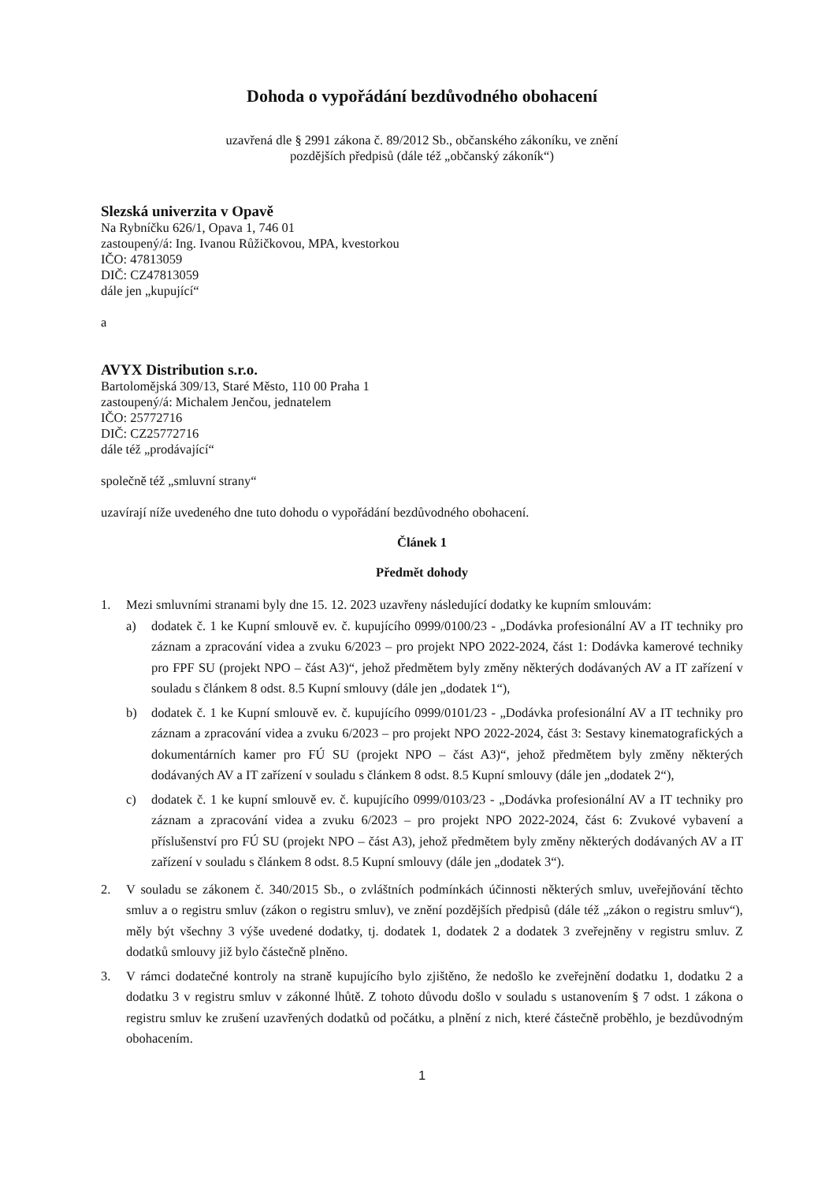Dohoda o vypořádání bezdůvodného obohacení
uzavřená dle § 2991 zákona č. 89/2012 Sb., občanského zákoníku, ve znění
pozdějších předpisů (dále též „občanský zákoník“)
Slezská univerzita v Opavě
Na Rybníčku 626/1, Opava 1, 746 01
zastoupený/á: Ing. Ivanou Růžičkovou, MPA, kvestorkou
IČO: 47813059
DIČ: CZ47813059
dále jen „kupující“
a
AVYX Distribution s.r.o.
Bartolomějská 309/13, Staré Město, 110 00 Praha 1
zastoupený/á: Michalem Jenčou, jednatelem
IČO: 25772716
DIČ: CZ25772716
dále též „prodávající“
společně též „smluvní strany“
uzavírají níže uvedeného dne tuto dohodu o vypořádání bezdůvodného obohacení.
Článek 1
Předmět dohody
1. Mezi smluvními stranami byly dne 15. 12. 2023 uzavřeny následující dodatky ke kupním smlouvám:
a) dodatek č. 1 ke Kupní smlouvě ev. č. kupujícího 0999/0100/23 - „Dodávka profesionální AV a IT techniky pro záznam a zpracování videa a zvuku 6/2023 – pro projekt NPO 2022-2024, část 1: Dodávka kamerové techniky pro FPF SU (projekt NPO – část A3)“, jehož předmětem byly změny některých dodávaných AV a IT zařízení v souladu s článkem 8 odst. 8.5 Kupní smlouvy (dále jen „dodatek 1“),
b) dodatek č. 1 ke Kupní smlouvě ev. č. kupujícího 0999/0101/23 - „Dodávka profesionální AV a IT techniky pro záznam a zpracování videa a zvuku 6/2023 – pro projekt NPO 2022-2024, část 3: Sestavy kinematografických a dokumentárních kamer pro FÚ SU (projekt NPO – část A3)“, jehož předmětem byly změny některých dodávaných AV a IT zařízení v souladu s článkem 8 odst. 8.5 Kupní smlouvy (dále jen „dodatek 2“),
c) dodatek č. 1 ke kupní smlouvě ev. č. kupujícího 0999/0103/23 - „Dodávka profesionální AV a IT techniky pro záznam a zpracování videa a zvuku 6/2023 – pro projekt NPO 2022-2024, část 6: Zvukové vybavení a příslušenství pro FÚ SU (projekt NPO – část A3), jehož předmětem byly změny některých dodávaných AV a IT zařízení v souladu s článkem 8 odst. 8.5 Kupní smlouvy (dále jen „dodatek 3“).
2. V souladu se zákonem č. 340/2015 Sb., o zvláštních podmínkách účinnosti některých smluv, uveřejňování těchto smluv a o registru smluv (zákon o registru smluv), ve znění pozdějších předpisů (dále též „zákon o registru smluv“), měly být všechny 3 výše uvedené dodatky, tj. dodatek 1, dodatek 2 a dodatek 3 zveřejněny v registru smluv. Z dodatků smlouvy již bylo částečně plněno.
3. V rámci dodatečné kontroly na straně kupujícího bylo zjištěno, že nedošlo ke zveřejnění dodatku 1, dodatku 2 a dodatku 3 v registru smluv v zákonné lhůtě. Z tohoto důvodu došlo v souladu s ustanovením § 7 odst. 1 zákona o registru smluv ke zrušení uzavřených dodatků od počátku, a plnění z nich, které částečně proběhlo, je bezdůvodným obohacením.
1